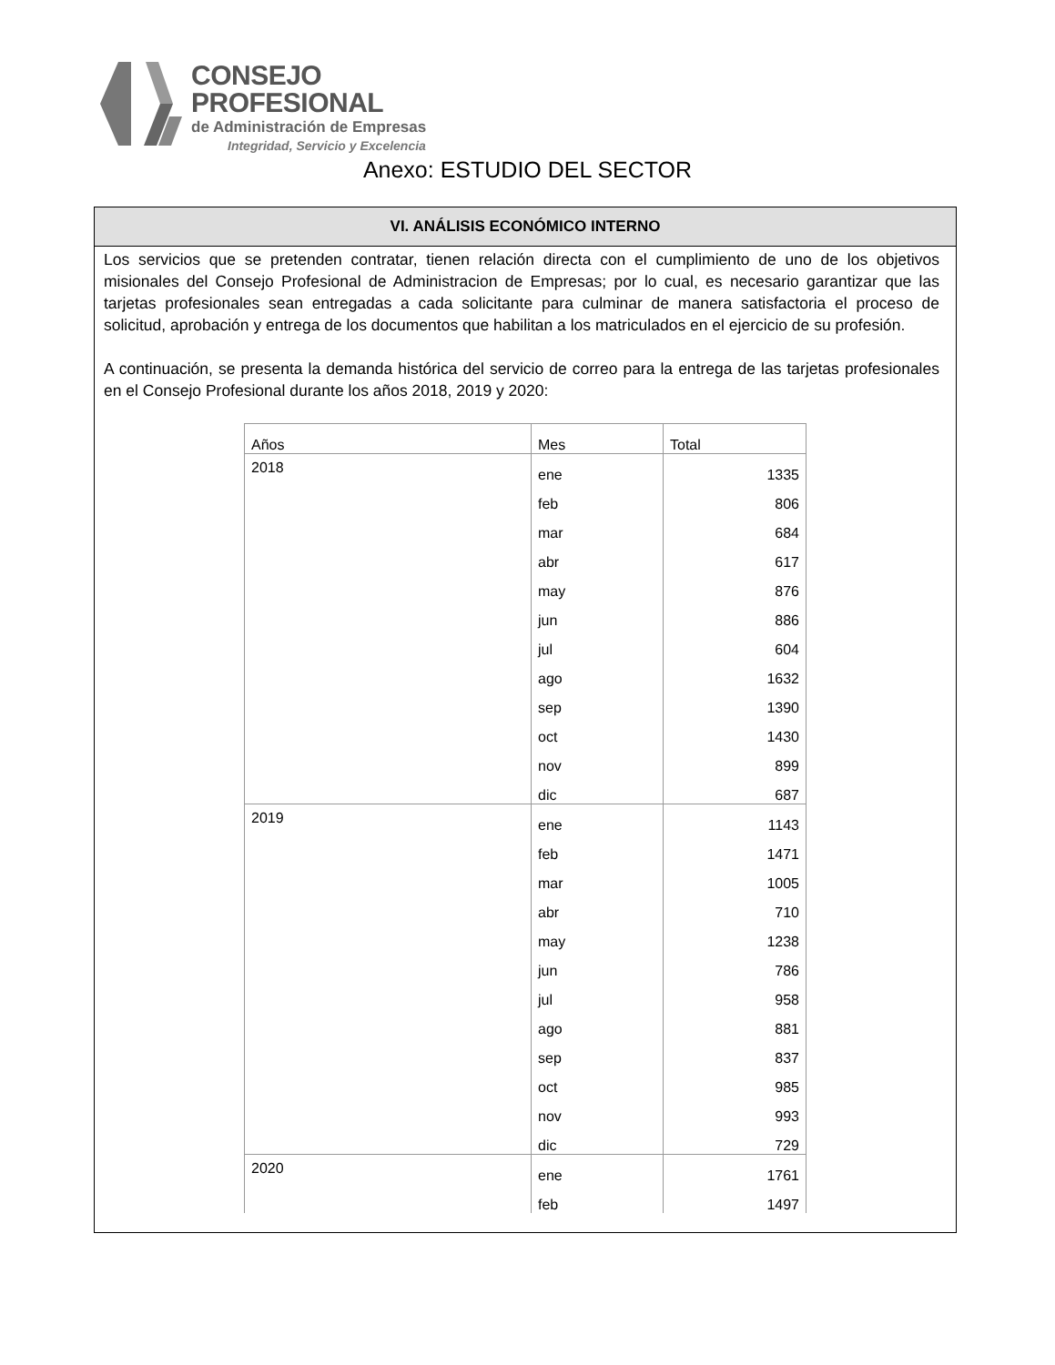CONSEJO PROFESIONAL
de Administración de Empresas
Integridad, Servicio y Excelencia
Anexo: ESTUDIO DEL SECTOR
VI. ANÁLISIS ECONÓMICO INTERNO
Los servicios que se pretenden contratar, tienen relación directa con el cumplimiento de uno de los objetivos misionales del Consejo Profesional de Administracion de Empresas; por lo cual, es necesario garantizar que las tarjetas profesionales sean entregadas a cada solicitante para culminar de manera satisfactoria el proceso de solicitud, aprobación y entrega de los documentos que habilitan a los matriculados en el ejercicio de su profesión.
A continuación, se presenta la demanda histórica del servicio de correo para la entrega de las tarjetas profesionales en el Consejo Profesional durante los años 2018, 2019 y 2020:
| Años | Mes | Total |
| --- | --- | --- |
| 2018 | ene | 1335 |
| | feb | 806 |
| | mar | 684 |
| | abr | 617 |
| | may | 876 |
| | jun | 886 |
| | jul | 604 |
| | ago | 1632 |
| | sep | 1390 |
| | oct | 1430 |
| | nov | 899 |
| | dic | 687 |
| 2019 | ene | 1143 |
| | feb | 1471 |
| | mar | 1005 |
| | abr | 710 |
| | may | 1238 |
| | jun | 786 |
| | jul | 958 |
| | ago | 881 |
| | sep | 837 |
| | oct | 985 |
| | nov | 993 |
| | dic | 729 |
| 2020 | ene | 1761 |
| | feb | 1497 |